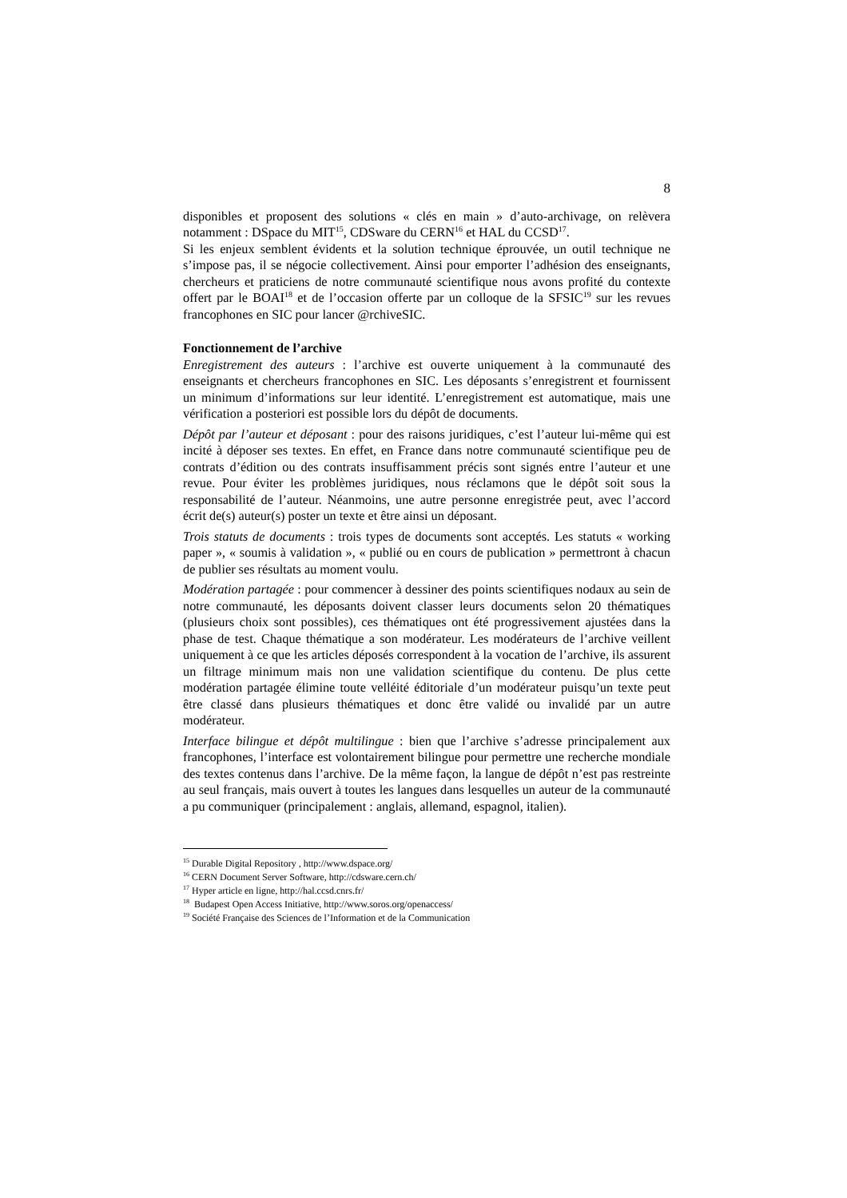8
disponibles et proposent des solutions « clés en main » d’auto-archivage, on relèvera notamment : DSpace du MIT<sup>15</sup>, CDSware du CERN<sup>16</sup> et HAL du CCSD<sup>17</sup>.
Si les enjeux semblent évidents et la solution technique éprouvée, un outil technique ne s’impose pas, il se négocie collectivement. Ainsi pour emporter l’adhésion des enseignants, chercheurs et praticiens de notre communauté scientifique nous avons profité du contexte offert par le BOAI<sup>18</sup> et de l’occasion offerte par un colloque de la SFSIC<sup>19</sup> sur les revues francophones en SIC pour lancer @rchiveSIC.
Fonctionnement de l’archive
Enregistrement des auteurs : l’archive est ouverte uniquement à la communauté des enseignants et chercheurs francophones en SIC. Les déposants s’enregistrent et fournissent un minimum d’informations sur leur identité. L’enregistrement est automatique, mais une vérification a posteriori est possible lors du dépôt de documents.
Dépôt par l’auteur et déposant : pour des raisons juridiques, c’est l’auteur lui-même qui est incité à déposer ses textes. En effet, en France dans notre communauté scientifique peu de contrats d’édition ou des contrats insuffisamment précis sont signés entre l’auteur et une revue. Pour éviter les problèmes juridiques, nous réclamons que le dépôt soit sous la responsabilité de l’auteur. Néanmoins, une autre personne enregistrée peut, avec l’accord écrit de(s) auteur(s) poster un texte et être ainsi un déposant.
Trois statuts de documents : trois types de documents sont acceptés. Les statuts « working paper », « soumis à validation », « publié ou en cours de publication » permettront à chacun de publier ses résultats au moment voulu.
Modération partagée : pour commencer à dessiner des points scientifiques nodaux au sein de notre communauté, les déposants doivent classer leurs documents selon 20 thématiques (plusieurs choix sont possibles), ces thématiques ont été progressivement ajustées dans la phase de test. Chaque thématique a son modérateur. Les modérateurs de l’archive veillent uniquement à ce que les articles déposés correspondent à la vocation de l’archive, ils assurent un filtrage minimum mais non une validation scientifique du contenu. De plus cette modération partagée élimine toute velléité éditoriale d’un modérateur puisqu’un texte peut être classé dans plusieurs thématiques et donc être validé ou invalidé par un autre modérateur.
Interface bilingue et dépôt multilingue : bien que l’archive s’adresse principalement aux francophones, l’interface est volontairement bilingue pour permettre une recherche mondiale des textes contenus dans l’archive. De la même façon, la langue de dépôt n’est pas restreinte au seul français, mais ouvert à toutes les langues dans lesquelles un auteur de la communauté a pu communiquer (principalement : anglais, allemand, espagnol, italien).
<sup>15</sup> Durable Digital Repository , http://www.dspace.org/
<sup>16</sup> CERN Document Server Software, http://cdsware.cern.ch/
<sup>17</sup> Hyper article en ligne, http://hal.ccsd.cnrs.fr/
<sup>18</sup> Budapest Open Access Initiative, http://www.soros.org/openaccess/
<sup>19</sup> Société Française des Sciences de l’Information et de la Communication